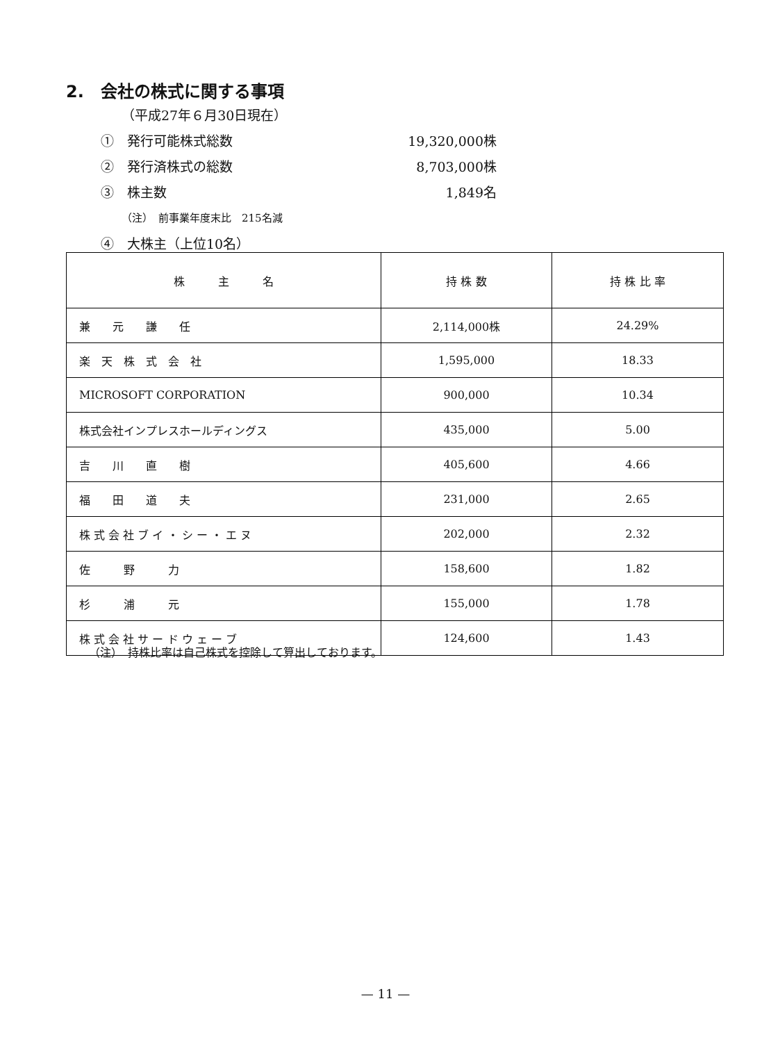2.　会社の株式に関する事項
（平成27年６月30日現在）
①　発行可能株式総数 19,320,000株
②　発行済株式の総数 8,703,000株
③　株主数 1,849名
（注）　前事業年度末比　215名減
④　大株主（上位10名）
| 株 主 名 | 持 株 数 | 持 株 比 率 |
| --- | --- | --- |
| 兼 元 謙 任 | 2,114,000株 | 24.29% |
| 楽 天 株 式 会 社 | 1,595,000 | 18.33 |
| MICROSOFT CORPORATION | 900,000 | 10.34 |
| 株式会社インプレスホールディングス | 435,000 | 5.00 |
| 吉 川 直 樹 | 405,600 | 4.66 |
| 福 田 道 夫 | 231,000 | 2.65 |
| 株 式 会 社 ブ イ ・ シ ー ・ エ ヌ | 202,000 | 2.32 |
| 佐 野 力 | 158,600 | 1.82 |
| 杉 浦 元 | 155,000 | 1.78 |
| 株 式 会 社 サ ー ド ウ ェ ー ブ | 124,600 | 1.43 |
（注）　持株比率は自己株式を控除して算出しております。
— 11 —